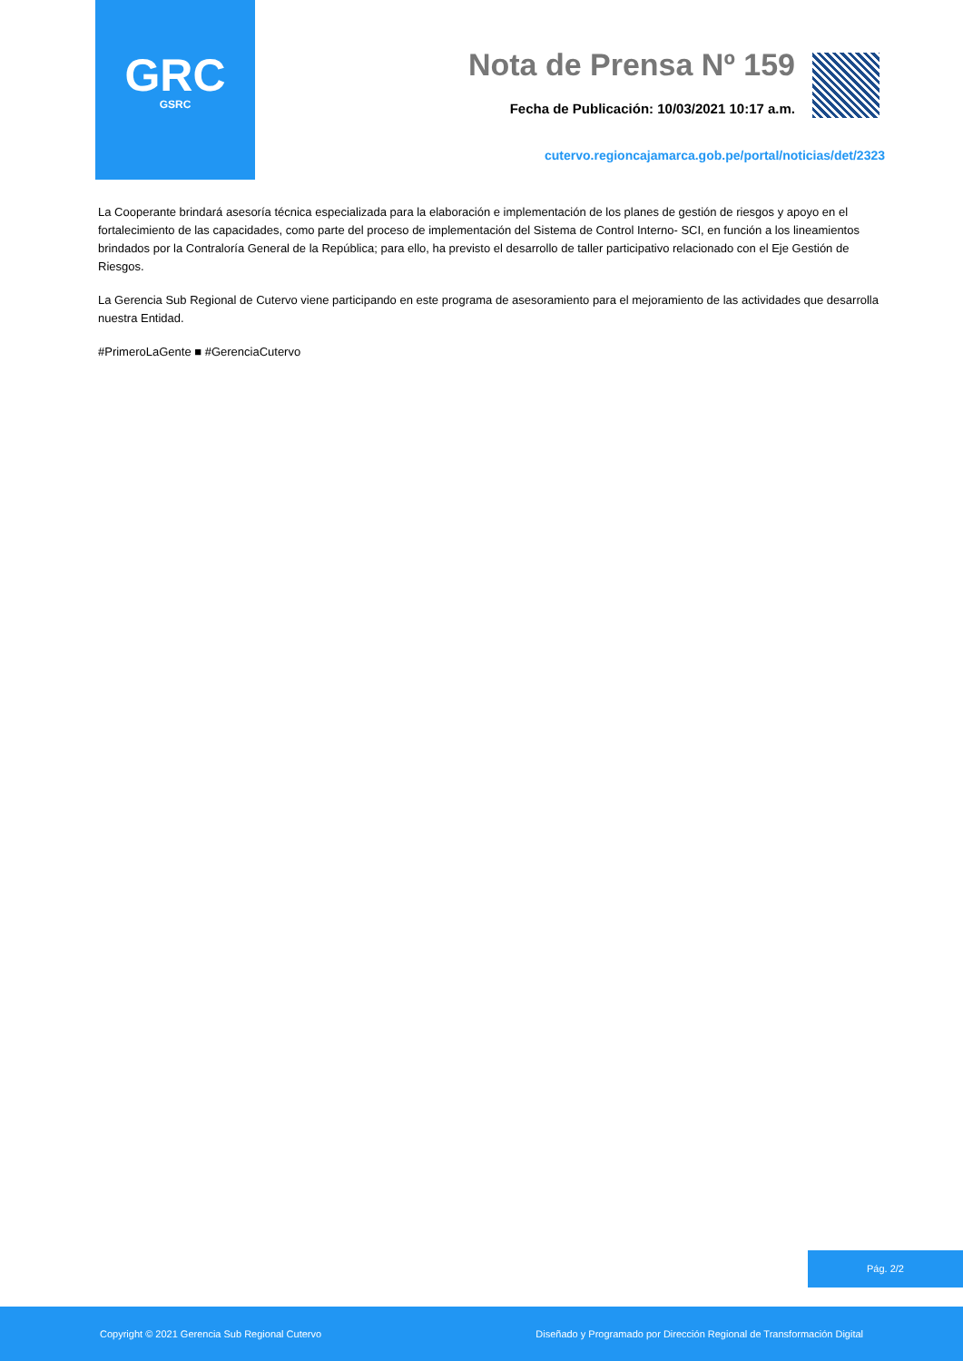GRC
GSRC
Nota de Prensa Nº 159
Fecha de Publicación: 10/03/2021 10:17 a.m.
cutervo.regioncajamarca.gob.pe/portal/noticias/det/2323
La Cooperante brindará asesoría técnica especializada para la elaboración e implementación de los planes de gestión de riesgos y apoyo en el fortalecimiento de las capacidades, como parte del proceso de implementación del Sistema de Control Interno- SCI, en función a los lineamientos brindados por la Contraloría General de la República; para ello, ha previsto el desarrollo de taller participativo relacionado con el Eje Gestión de Riesgos.
La Gerencia Sub Regional de Cutervo viene participando en este programa de asesoramiento para el mejoramiento de las actividades que desarrolla nuestra Entidad.
#PrimeroLaGente ■ #GerenciaCutervo
Pág. 2/2
Copyright © 2021 Gerencia Sub Regional Cutervo Diseñado y Programado por Dirección Regional de Transformación Digital